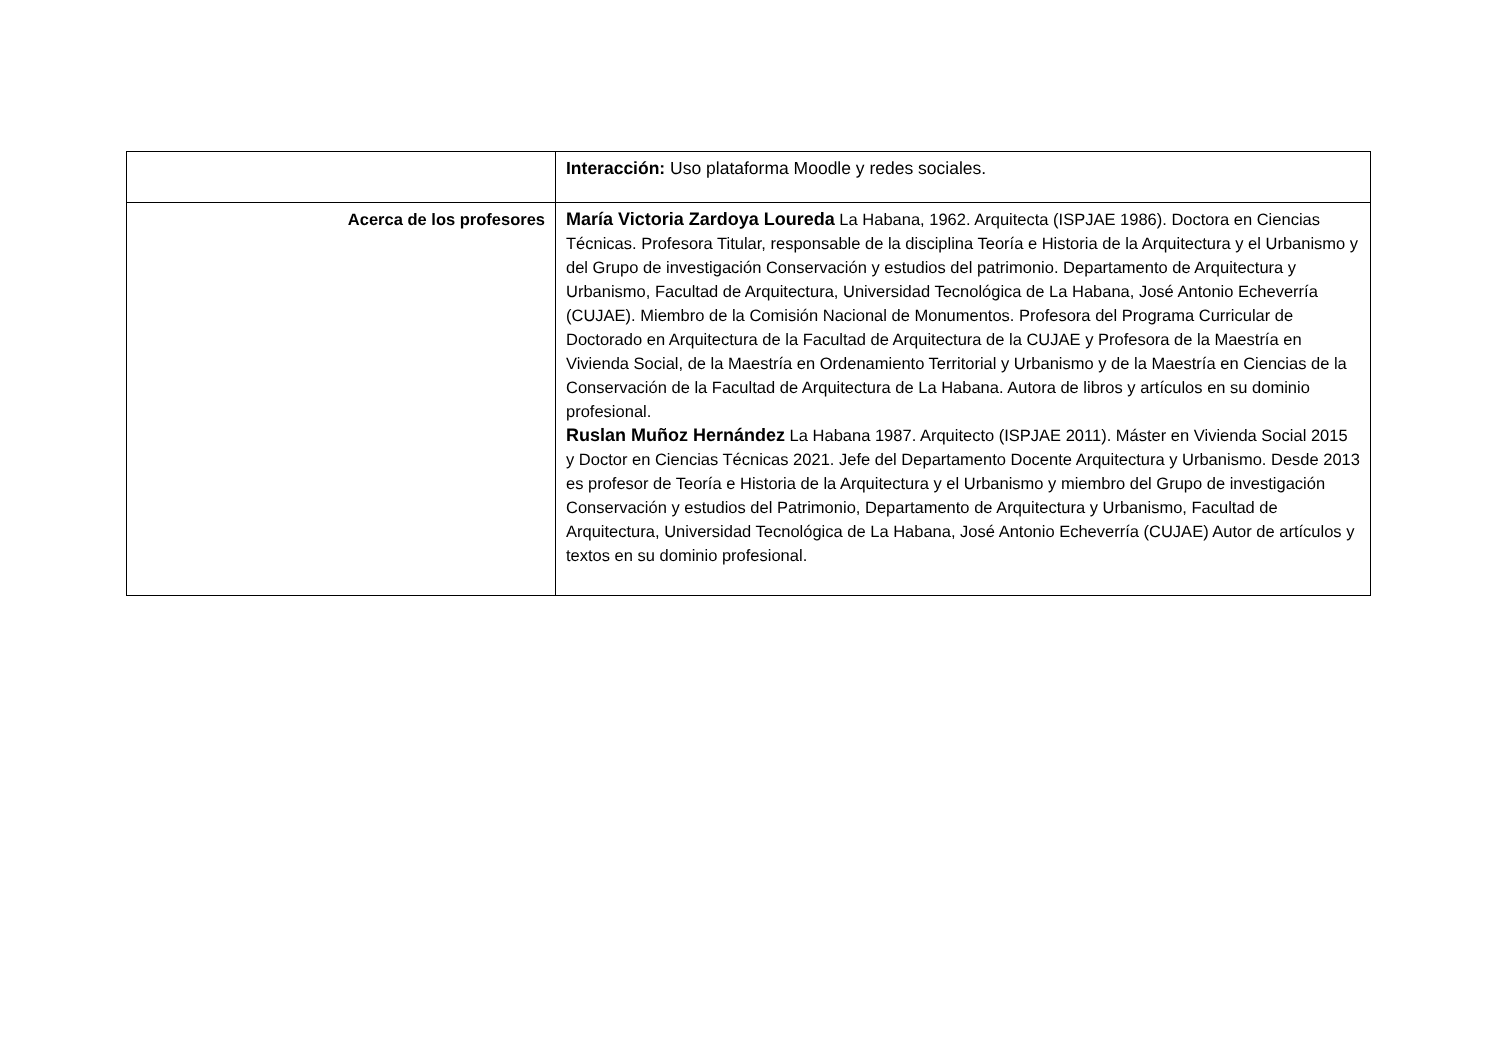| | Interacción: Uso plataforma Moodle y redes sociales. |
| Acerca de los profesores | María Victoria Zardoya Loureda La Habana, 1962. Arquitecta (ISPJAE 1986). Doctora en Ciencias Técnicas. Profesora Titular, responsable de la disciplina Teoría e Historia de la Arquitectura y el Urbanismo y del Grupo de investigación Conservación y estudios del patrimonio. Departamento de Arquitectura y Urbanismo, Facultad de Arquitectura, Universidad Tecnológica de La Habana, José Antonio Echeverría (CUJAE). Miembro de la Comisión Nacional de Monumentos. Profesora del Programa Curricular de Doctorado en Arquitectura de la Facultad de Arquitectura de la CUJAE y Profesora de la Maestría en Vivienda Social, de la Maestría en Ordenamiento Territorial y Urbanismo y de la Maestría en Ciencias de la Conservación de la Facultad de Arquitectura de La Habana. Autora de libros y artículos en su dominio profesional. Ruslan Muñoz Hernández La Habana 1987. Arquitecto (ISPJAE 2011). Máster en Vivienda Social 2015 y Doctor en Ciencias Técnicas 2021. Jefe del Departamento Docente Arquitectura y Urbanismo. Desde 2013 es profesor de Teoría e Historia de la Arquitectura y el Urbanismo y miembro del Grupo de investigación Conservación y estudios del Patrimonio, Departamento de Arquitectura y Urbanismo, Facultad de Arquitectura, Universidad Tecnológica de La Habana, José Antonio Echeverría (CUJAE) Autor de artículos y textos en su dominio profesional. |